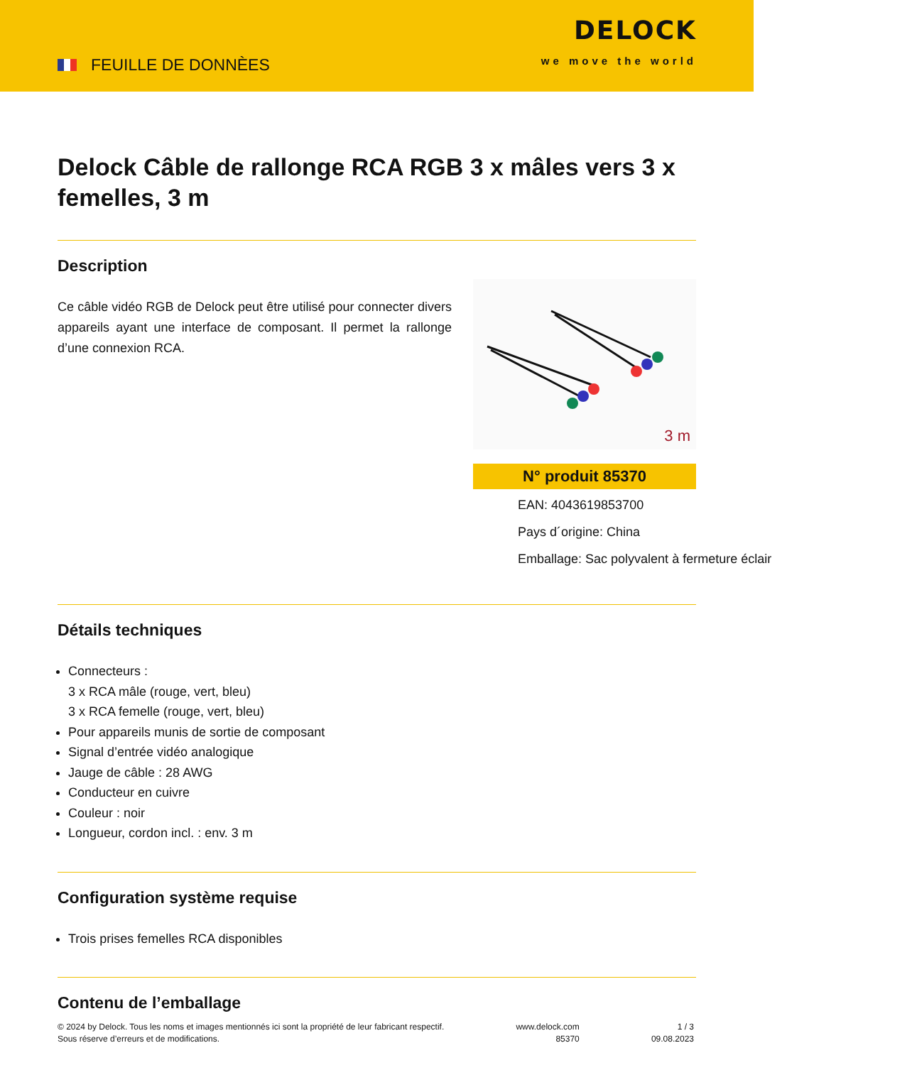FEUILLE DE DONNÈES
DELOCK
we move the world
Delock Câble de rallonge RCA RGB 3 x mâles vers 3 x femelles, 3 m
Description
Ce câble vidéo RGB de Delock peut être utilisé pour connecter divers appareils ayant une interface de composant. Il permet la rallonge d’une connexion RCA.
3 m
N° produit 85370
EAN: 4043619853700
Pays d´origine: China
Emballage: Sac polyvalent à fermeture éclair
Détails techniques
Connecteurs :
3 x RCA mâle (rouge, vert, bleu)
3 x RCA femelle (rouge, vert, bleu)
Pour appareils munis de sortie de composant
Signal d’entrée vidéo analogique
Jauge de câble : 28 AWG
Conducteur en cuivre
Couleur : noir
Longueur, cordon incl. : env. 3 m
Configuration système requise
Trois prises femelles RCA disponibles
Contenu de l’emballage
© 2024 by Delock. Tous les noms et images mentionnés ici sont la propriété de leur fabricant respectif.
Sous réserve d’erreurs et de modifications.
www.delock.com
85370
1 / 3
09.08.2023